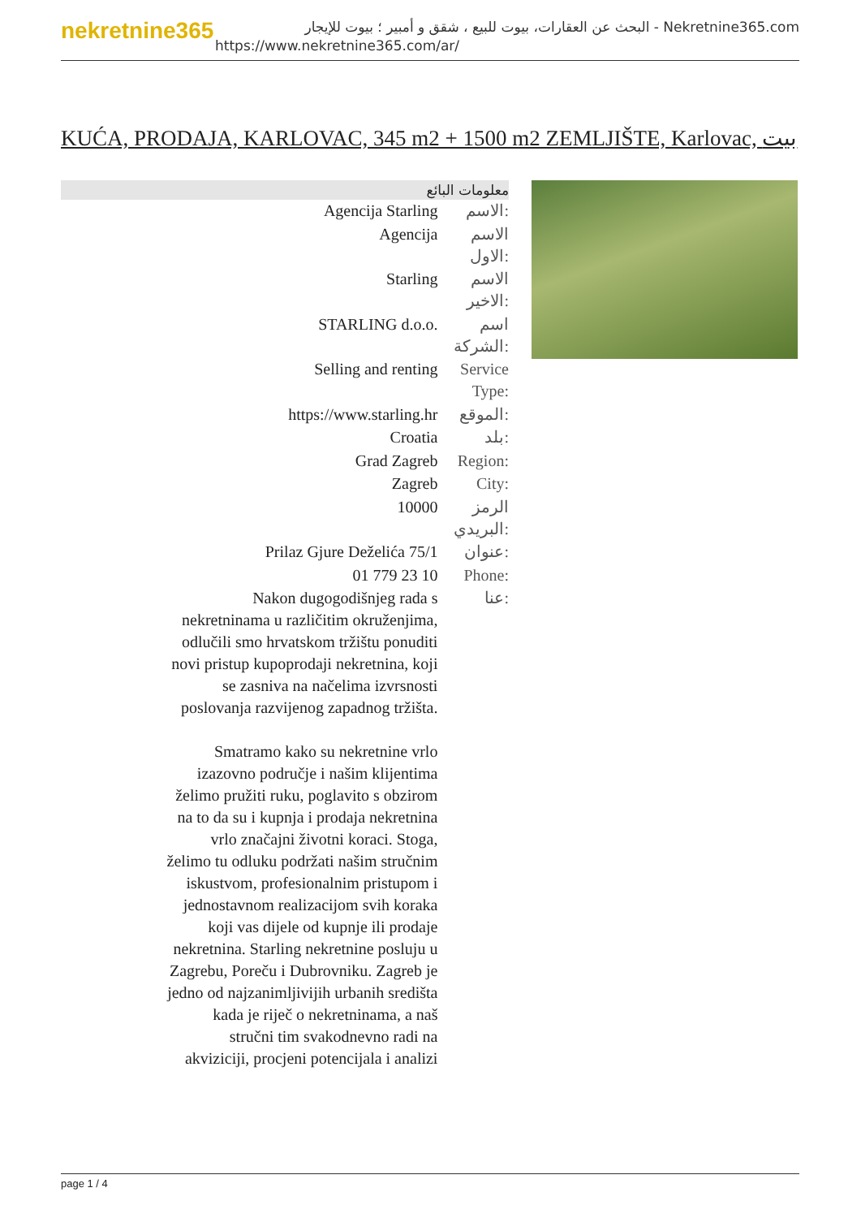nekretnine365
البحث عن العقارات، بيوت للبيع ، شقق و أمبير ؛ بيوت للإيجار - Nekretnine365.com
https://www.nekretnine365.com/ar/
KUĆA, PRODAJA, KARLOVAC, 345 m2 + 1500 m2 ZEMLJIŠTE, Karlovac, بيت
| معلومات البائع | |
| --- | --- |
| Agencija Starling | الاسم: |
| Agencija | الاسم الاول: |
| Starling | الاسم الاخير: |
| STARLING d.o.o. | اسم الشركة: |
| Selling and renting | Service Type: |
| https://www.starling.hr | الموقع: |
| Croatia | بلد: |
| Grad Zagreb | Region: |
| Zagreb | City: |
| 10000 | الرمز البريدي: |
| Prilaz Gjure Deželića 75/1 | عنوان: |
| 01 779 23 10 | Phone: |
| Nakon dugogodišnjeg rada s nekretninama u različitim okruženjima, odlučili smo hrvatskom tržištu ponuditi novi pristup kupoprodaji nekretnina, koji se zasniva na načelima izvrsnosti poslovanja razvijenog zapadnog tržišta. Smatramo kako su nekretnine vrlo izazovno područje i našim klijentima želimo pružiti ruku, poglavito s obzirom na to da su i kupnja i prodaja nekretnina vrlo značajni životni koraci. Stoga, želimo tu odluku podržati našim stručnim iskustvom, profesionalnim pristupom i jednostavnom realizacijom svih koraka koji vas dijele od kupnje ili prodaje nekretnina. Starling nekretnine posluju u Zagrebu, Poreču i Dubrovniku. Zagreb je jedno od najzanimljivijih urbanih središta kada je riječ o nekretninama, a naš stručni tim svakodnevno radi na akviziciji, procjeni potencijala i analizi | عنا: |
page 1 / 4